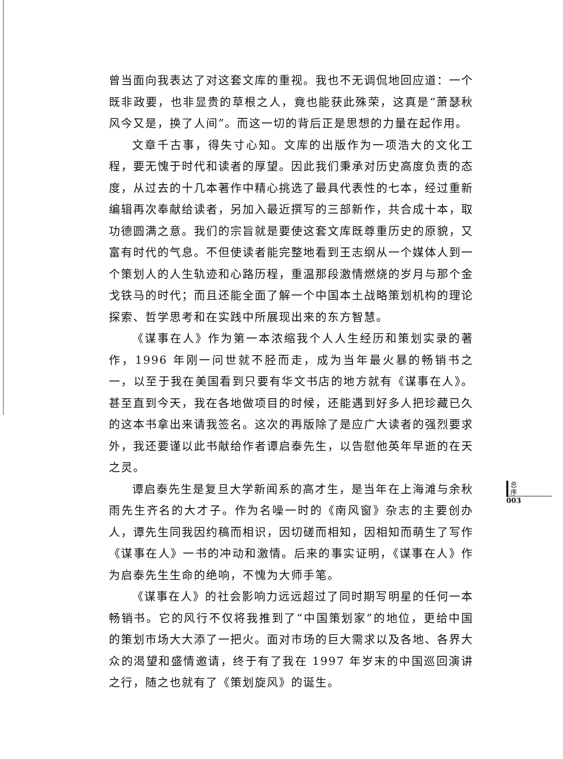曾当面向我表达了对这套文库的重视。我也不无调侃地回应道：一个既非政要，也非显贵的草根之人，竟也能获此殊荣，这真是“萧瑟秋风今又是，换了人间”。而这一切的背后正是思想的力量在起作用。
文章千古事，得失寸心知。文库的出版作为一项浩大的文化工程，要无愧于时代和读者的厚望。因此我们秉承对历史高度负责的态度，从过去的十几本著作中精心挑选了最具代表性的七本，经过重新编辑再次奉献给读者，另加入最近撰写的三部新作，共合成十本，取功德圆满之意。我们的宗旨就是要使这套文库既尊重历史的原貌，又富有时代的气息。不但使读者能完整地看到王志纲从一个媒体人到一个策划人的人生轨迹和心路历程，重温那段激情燃烧的岁月与那个金戈铁马的时代；而且还能全面了解一个中国本土战略策划机构的理论探索、哲学思考和在实践中所展现出来的东方智慧。
《谋事在人》作为第一本浓缩我个人人生经历和策划实录的著作，1996 年刚一问世就不胫而走，成为当年最火暴的畅销书之一，以至于我在美国看到只要有华文书店的地方就有《谋事在人》。甚至直到今天，我在各地做项目的时候，还能遇到好多人把珍藏已久的这本书拿出来请我签名。这次的再版除了是应广大读者的强烈要求外，我还要谨以此书献给作者谭启泰先生，以告慰他英年早逝的在天之灵。
谭启泰先生是复旦大学新闻系的高才生，是当年在上海滩与余秋雨先生齐名的大才子。作为名噪一时的《南风窗》杂志的主要创办人，谭先生同我因约稿而相识，因切磋而相知，因相知而萌生了写作《谋事在人》一书的冲动和激情。后来的事实证明，《谋事在人》作为启泰先生生命的绝响，不愧为大师手笔。
《谋事在人》的社会影响力远远超过了同时期写明星的任何一本畅销书。它的风行不仅将我推到了“中国策划家”的地位，更给中国的策划市场大大添了一把火。面对市场的巨大需求以及各地、各界大众的渴望和盛情邀请，终于有了我在 1997 年岁末的中国巡回演讲之行，随之也就有了《策划旋风》的诞生。
总
序
003